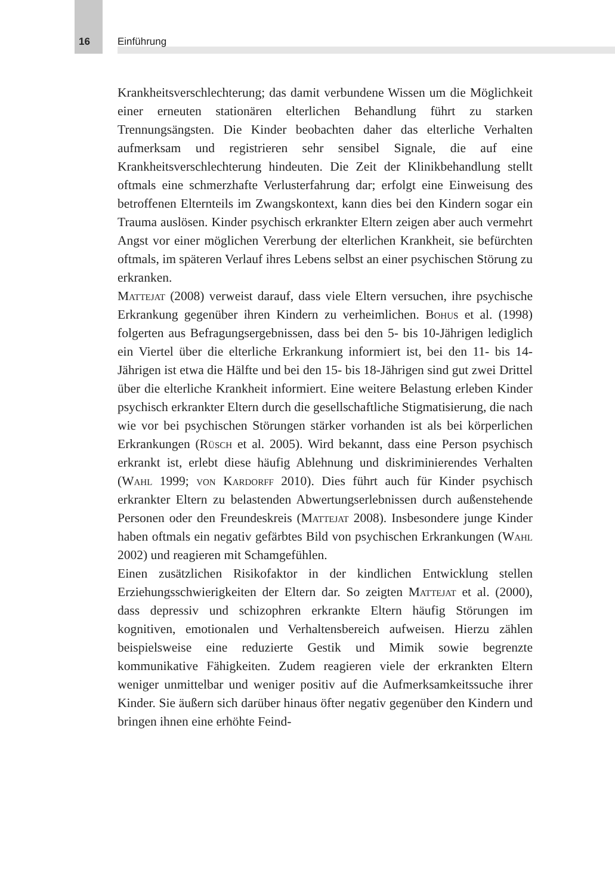16 Einführung
Krankheitsverschlechterung; das damit verbundene Wissen um die Möglichkeit einer erneuten stationären elterlichen Behandlung führt zu starken Trennungsängsten. Die Kinder beobachten daher das elterliche Verhalten aufmerksam und registrieren sehr sensibel Signale, die auf eine Krankheitsverschlechterung hindeuten. Die Zeit der Klinikbehandlung stellt oftmals eine schmerzhafte Verlusterfahrung dar; erfolgt eine Einweisung des betroffenen Elternteils im Zwangskontext, kann dies bei den Kindern sogar ein Trauma auslösen. Kinder psychisch erkrankter Eltern zeigen aber auch vermehrt Angst vor einer möglichen Vererbung der elterlichen Krankheit, sie befürchten oftmals, im späteren Verlauf ihres Lebens selbst an einer psychischen Störung zu erkranken.
Mattejat (2008) verweist darauf, dass viele Eltern versuchen, ihre psychische Erkrankung gegenüber ihren Kindern zu verheimlichen. Bohus et al. (1998) folgerten aus Befragungsergebnissen, dass bei den 5- bis 10-Jährigen lediglich ein Viertel über die elterliche Erkrankung informiert ist, bei den 11- bis 14-Jährigen ist etwa die Hälfte und bei den 15- bis 18-Jährigen sind gut zwei Drittel über die elterliche Krankheit informiert. Eine weitere Belastung erleben Kinder psychisch erkrankter Eltern durch die gesellschaftliche Stigmatisierung, die nach wie vor bei psychischen Störungen stärker vorhanden ist als bei körperlichen Erkrankungen (Rüsch et al. 2005). Wird bekannt, dass eine Person psychisch erkrankt ist, erlebt diese häufig Ablehnung und diskriminierendes Verhalten (Wahl 1999; von Kardorff 2010). Dies führt auch für Kinder psychisch erkrankter Eltern zu belastenden Abwertungserlebnissen durch außenstehende Personen oder den Freundeskreis (Mattejat 2008). Insbesondere junge Kinder haben oftmals ein negativ gefärbtes Bild von psychischen Erkrankungen (Wahl 2002) und reagieren mit Schamgefühlen.
Einen zusätzlichen Risikofaktor in der kindlichen Entwicklung stellen Erziehungsschwierigkeiten der Eltern dar. So zeigten Mattejat et al. (2000), dass depressiv und schizophren erkrankte Eltern häufig Störungen im kognitiven, emotionalen und Verhaltensbereich aufweisen. Hierzu zählen beispielsweise eine reduzierte Gestik und Mimik sowie begrenzte kommunikative Fähigkeiten. Zudem reagieren viele der erkrankten Eltern weniger unmittelbar und weniger positiv auf die Aufmerksamkeitssuche ihrer Kinder. Sie äußern sich darüber hinaus öfter negativ gegenüber den Kindern und bringen ihnen eine erhöhte Feind-